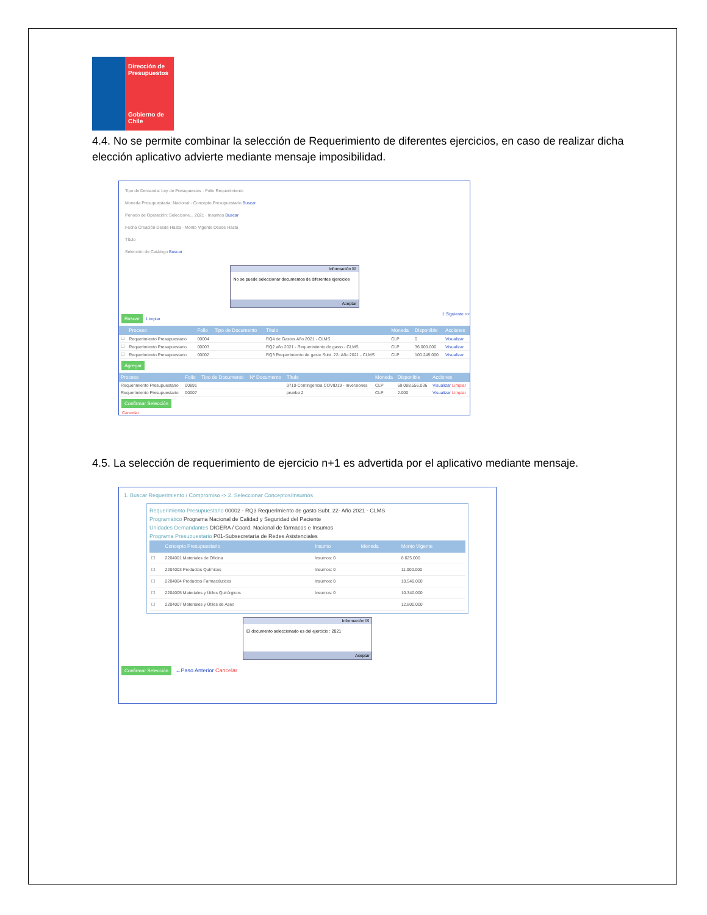Dirección de Presupuestos
Gobierno de Chile
4.4. No se permite combinar la selección de Requerimiento de diferentes ejercicios, en caso de realizar dicha elección aplicativo advierte mediante mensaje imposibilidad.
Tipo de Demanda: Ley de Presupuestos · Folio Requerimiento
Moneda Presupuestaria: Nacional · Concepto Presupuestario Buscar
Periodo de Operación: Seleccione... 2021 · Insumos Buscar
Fecha Creación Desde Hasta · Monto Vigente Desde Hasta
Título
Selección de Catálogo Buscar
Información ☒
No se puede seleccionar documentos de diferentes ejercicios
Aceptar
Buscar Limpiar 1 Siguiente >>
| | Proceso | Folio | Tipo de Documento | Título | Moneda | Disponible | Acciones |
| --- | --- | --- | --- | --- | --- | --- | --- |
| ☐ | Requerimiento Presupuestario | 00004 | | RQ4 de Gastos Año 2021 - CLMS | CLP | 0 | Visualizar |
| ☐ | Requerimiento Presupuestario | 00003 | | RQ2 año 2021 - Requerimiento de gasto - CLMS | CLP | 36.000.000 | Visualizar |
| ☐ | Requerimiento Presupuestario | 00002 | | RQ3 Requerimiento de gasto Subt. 22- Año 2021 - CLMS | CLP | 100.245.000 | Visualizar |
Agregar
| Proceso | Folio | Tipo de Documento | Nº Documento | Título | Moneda | Disponible | Acciones |
| --- | --- | --- | --- | --- | --- | --- | --- |
| Requerimiento Presupuestario | 00891 | | | 9710-Contingencia COVID19 - Inversiones | CLP | 59.088.556.036 | Visualizar Limpiar |
| Requerimiento Presupuestario | 00007 | | | prueba 2 | CLP | 2.000 | Visualizar Limpiar |
Confirmar Selección
Cancelar
4.5. La selección de requerimiento de ejercicio n+1 es advertida por el aplicativo mediante mensaje.
1. Buscar Requerimiento / Compromiso -> 2. Seleccionar Conceptos/Insumos
Requerimiento Presupuestario 00002 - RQ3 Requerimiento de gasto Subt. 22- Año 2021 - CLMS
Programático Programa Nacional de Calidad y Seguridad del Paciente
Unidades Demandantes DIGERA / Coord. Nacional de fármacos e Insumos
Programa Presupuestario P01-Subsecretaría de Redes Asistenciales
| | Concepto Presupuestario | Insumo | Moneda | Monto Vigente |
| --- | --- | --- | --- | --- |
| ☐ | 2204001 Materiales de Oficina | Insumos: 0 | | 8.625.000 |
| ☐ | 2204003 Productos Químicos | Insumos: 0 | | 11.000.000 |
| ☐ | 2204004 Productos Farmacéuticos | Insumos: 0 | | 10.540.000 |
| ☐ | 2204005 Materiales y Útiles Quirúrgicos | Insumos: 0 | | 10.340.000 |
| ☐ | 2204007 Materiales y Útiles de Aseo | | | 12.800.000 |
Información ☒
El documento seleccionado es del ejercicio : 2021
Aceptar
Confirmar Selección ←Paso Anterior Cancelar